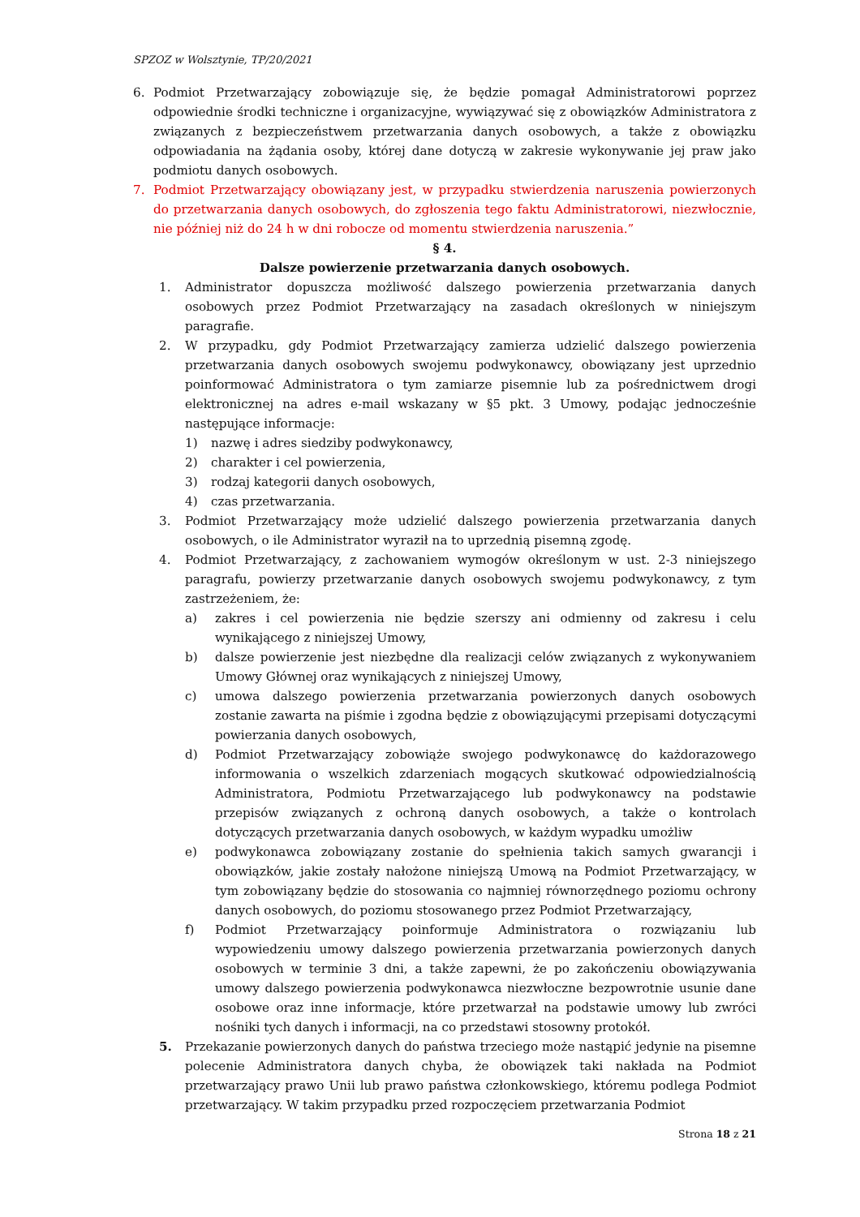SPZOZ w Wolsztynie, TP/20/2021
6. Podmiot Przetwarzający zobowiązuje się, że będzie pomagał Administratorowi poprzez odpowiednie środki techniczne i organizacyjne, wywiązywać się z obowiązków Administratora z związanych z bezpieczeństwem przetwarzania danych osobowych, a także z obowiązku odpowiadania na żądania osoby, której dane dotyczą w zakresie wykonywanie jej praw jako podmiotu danych osobowych.
7. Podmiot Przetwarzający obowiązany jest, w przypadku stwierdzenia naruszenia powierzonych do przetwarzania danych osobowych, do zgłoszenia tego faktu Administratorowi, niezwłocznie, nie później niż do 24 h w dni robocze od momentu stwierdzenia naruszenia.”
§ 4.
Dalsze powierzenie przetwarzania danych osobowych.
1. Administrator dopuszcza możliwość dalszego powierzenia przetwarzania danych osobowych przez Podmiot Przetwarzający na zasadach określonych w niniejszym paragrafie.
2. W przypadku, gdy Podmiot Przetwarzający zamierza udzielić dalszego powierzenia przetwarzania danych osobowych swojemu podwykonawcy, obowiązany jest uprzednio poinformować Administratora o tym zamiarze pisemnie lub za pośrednictwem drogi elektronicznej na adres e-mail wskazany w §5 pkt. 3 Umowy, podając jednocześnie następujące informacje:
1) nazwę i adres siedziby podwykonawcy,
2) charakter i cel powierzenia,
3) rodzaj kategorii danych osobowych,
4) czas przetwarzania.
3. Podmiot Przetwarzający może udzielić dalszego powierzenia przetwarzania danych osobowych, o ile Administrator wyraził na to uprzednią pisemną zgodę.
4. Podmiot Przetwarzający, z zachowaniem wymogów określonym w ust. 2-3 niniejszego paragrafu, powierzy przetwarzanie danych osobowych swojemu podwykonawcy, z tym zastrzeżeniem, że:
a) zakres i cel powierzenia nie będzie szerszy ani odmienny od zakresu i celu wynikającego z niniejszej Umowy,
b) dalsze powierzenie jest niezbędne dla realizacji celów związanych z wykonywaniem Umowy Głównej oraz wynikających z niniejszej Umowy,
c) umowa dalszego powierzenia przetwarzania powierzonych danych osobowych zostanie zawarta na piśmie i zgodna będzie z obowiązującymi przepisami dotyczącymi powierzania danych osobowych,
d) Podmiot Przetwarzający zobowiąże swojego podwykonawcę do każdorazowego informowania o wszelkich zdarzeniach mogących skutkować odpowiedzialnością Administratora, Podmiotu Przetwarzającego lub podwykonawcy na podstawie przepisów związanych z ochroną danych osobowych, a także o kontrolach dotyczących przetwarzania danych osobowych, w każdym wypadku umożliw
e) podwykonawca zobowiązany zostanie do spełnienia takich samych gwarancji i obowiązków, jakie zostały nałożone niniejszą Umową na Podmiot Przetwarzający, w tym zobowiązany będzie do stosowania co najmniej równorzędnego poziomu ochrony danych osobowych, do poziomu stosowanego przez Podmiot Przetwarzający,
f) Podmiot Przetwarzający poinformuje Administratora o rozwiązaniu lub wypowiedzeniu umowy dalszego powierzenia przetwarzania powierzonych danych osobowych w terminie 3 dni, a także zapewni, że po zakończeniu obowiązywania umowy dalszego powierzenia podwykonawca niezwłoczne bezpowrotnie usunie dane osobowe oraz inne informacje, które przetwarzał na podstawie umowy lub zwróci nośniki tych danych i informacji, na co przedstawi stosowny protokół.
5. Przekazanie powierzonych danych do państwa trzeciego może nastąpić jedynie na pisemne polecenie Administratora danych chyba, że obowiązek taki nakłada na Podmiot przetwarzający prawo Unii lub prawo państwa członkowskiego, któremu podlega Podmiot przetwarzający. W takim przypadku przed rozpoczęciem przetwarzania Podmiot
Strona 18 z 21